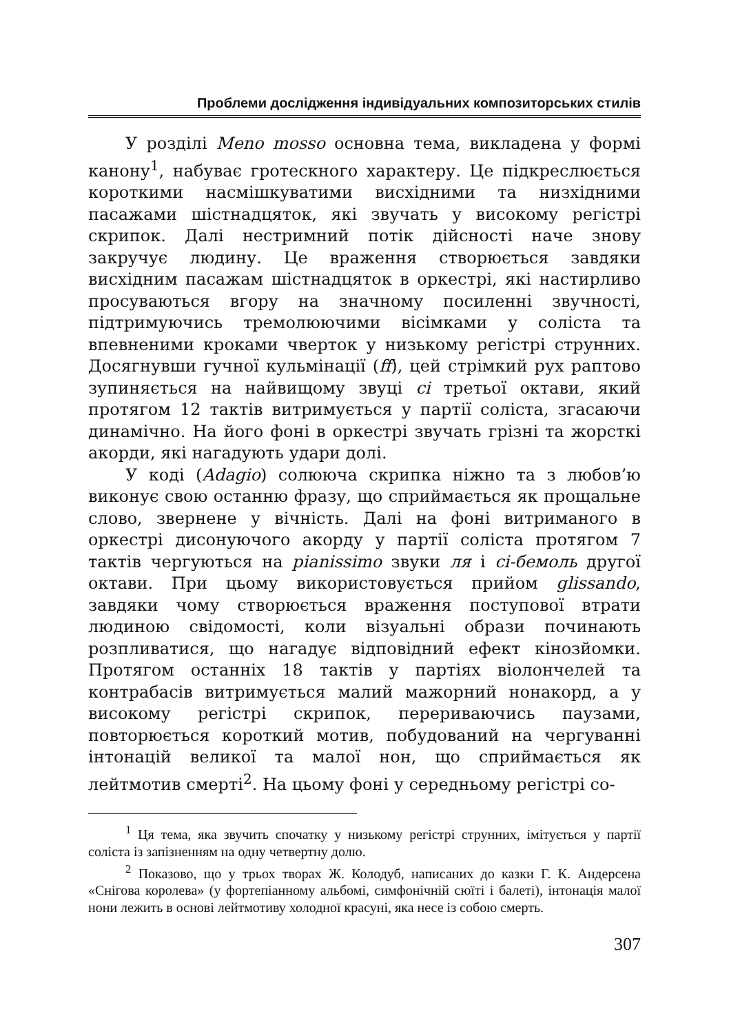Проблеми дослідження індивідуальних композиторських стилів
У розділі Meno mosso основна тема, викладена у формі канону<sup>1</sup>, набуває гротескного характеру. Це підкреслюється короткими насмішкуватими висхідними та низхідними пасажами шістнадцяток, які звучать у високому регістрі скрипок. Далі нестримний потік дійсності наче знову закручує людину. Це враження створюється завдяки висхідним пасажам шістнадцяток в оркестрі, які настирливо просуваються вгору на значному посиленні звучності, підтримуючись тремолюючими вісімками у соліста та впевненими кроками чверток у низькому регістрі струнних. Досягнувши гучної кульмінації (ff), цей стрімкий рух раптово зупиняється на найвищому звуці сі третьої октави, який протягом 12 тактів витримується у партії соліста, згасаючи динамічно. На його фоні в оркестрі звучать грізні та жорсткі акорди, які нагадують удари долі.
У коді (Adagio) солююча скрипка ніжно та з любов’ю виконує свою останню фразу, що сприймається як прощальне слово, звернене у вічність. Далі на фоні витриманого в оркестрі дисонуючого акорду у партії соліста протягом 7 тактів чергуються на pianissimo звуки ля і сі-бемоль другої октави. При цьому використовується прийом glissando, завдяки чому створюється враження поступової втрати людиною свідомості, коли візуальні образи починають розпливатися, що нагадує відповідний ефект кінозйомки. Протягом останніх 18 тактів у партіях віолончелей та контрабасів витримується малий мажорний нонакорд, а у високому регістрі скрипок, перериваючись паузами, повторюється короткий мотив, побудований на чергуванні інтонацій великої та малої нон, що сприймається як лейтмотив смерті<sup>2</sup>. На цьому фоні у середньому регістрі со-
<sup>1</sup> Ця тема, яка звучить спочатку у низькому регістрі струнних, імітується у партії соліста із запізненням на одну четвертну долю.
<sup>2</sup> Показово, що у трьох творах Ж. Колодуб, написаних до казки Г. К. Андерсена «Снігова королева» (у фортепіанному альбомі, симфонічній сюїті і балеті), інтонація малої нони лежить в основі лейтмотиву холодної красуні, яка несе із собою смерть.
307